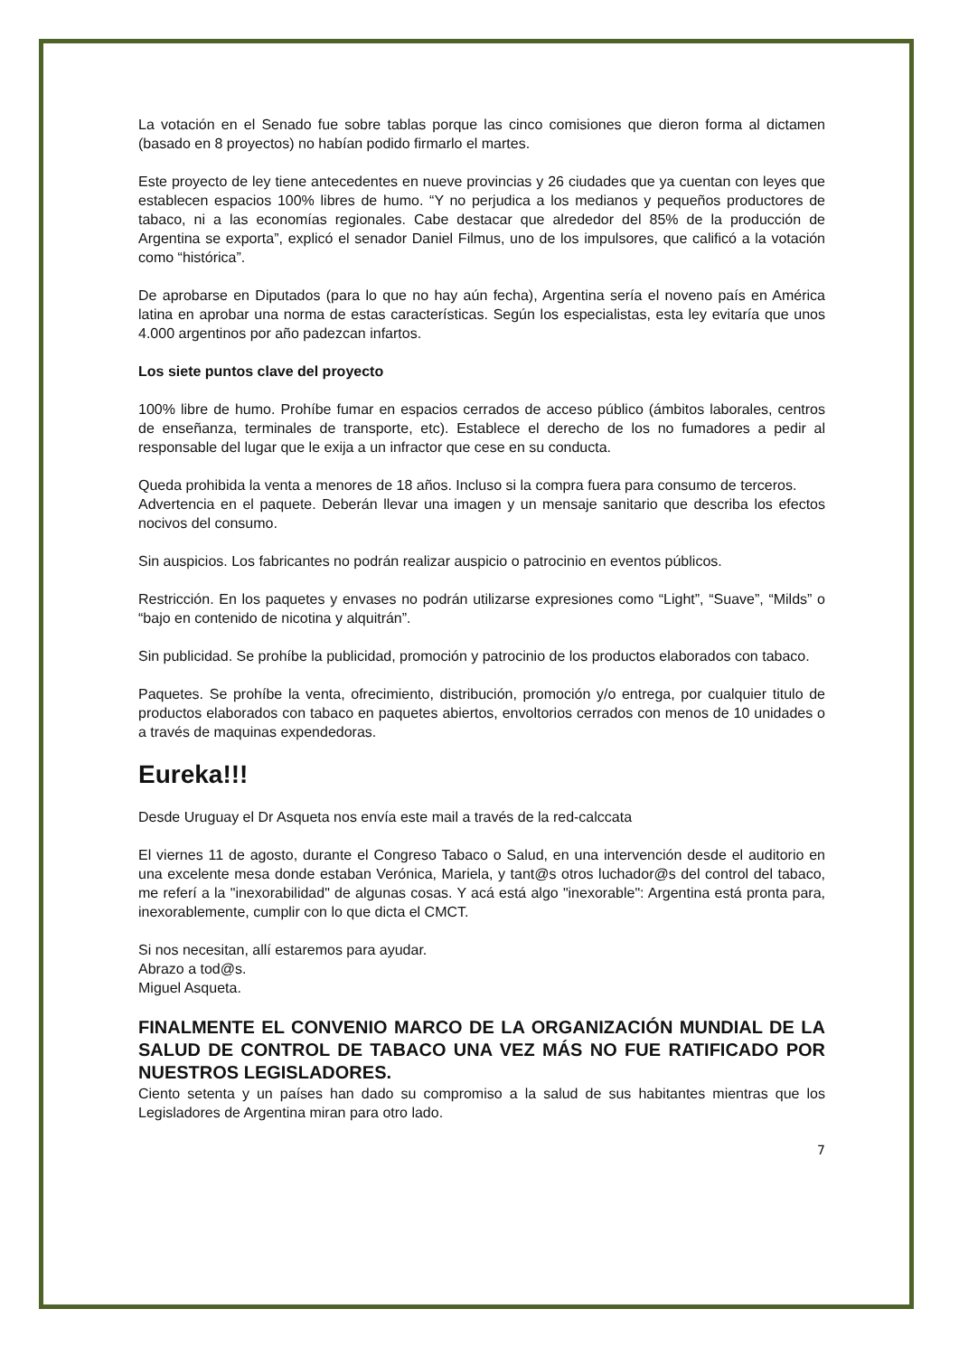La votación en el Senado fue sobre tablas porque las cinco comisiones que dieron forma al dictamen (basado en 8 proyectos) no habían podido firmarlo el martes.
Este proyecto de ley tiene antecedentes en nueve provincias y 26 ciudades que ya cuentan con leyes que establecen espacios 100% libres de humo. “Y no perjudica a los medianos y pequeños productores de tabaco, ni a las economías regionales. Cabe destacar que alrededor del 85% de la producción de Argentina se exporta”, explicó el senador Daniel Filmus, uno de los impulsores, que calificó a la votación como “histórica”.
De aprobarse en Diputados (para lo que no hay aún fecha), Argentina sería el noveno país en América latina en aprobar una norma de estas características. Según los especialistas, esta ley evitaría que unos 4.000 argentinos por año padezcan infartos.
Los siete puntos clave del proyecto
100% libre de humo. Prohíbe fumar en espacios cerrados de acceso público (ámbitos laborales, centros de enseñanza, terminales de transporte, etc). Establece el derecho de los no fumadores a pedir al responsable del lugar que le exija a un infractor que cese en su conducta.
Queda prohibida la venta a menores de 18 años. Incluso si la compra fuera para consumo de terceros.
Advertencia en el paquete. Deberán llevar una imagen y un mensaje sanitario que describa los efectos nocivos del consumo.
Sin auspicios. Los fabricantes no podrán realizar auspicio o patrocinio en eventos públicos.
Restricción. En los paquetes y envases no podrán utilizarse expresiones como “Light”, “Suave”, “Milds” o “bajo en contenido de nicotina y alquitrán”.
Sin publicidad. Se prohíbe la publicidad, promoción y patrocinio de los productos elaborados con tabaco.
Paquetes. Se prohíbe la venta, ofrecimiento, distribución, promoción y/o entrega, por cualquier titulo de productos elaborados con tabaco en paquetes abiertos, envoltorios cerrados con menos de 10 unidades o a través de maquinas expendedoras.
Eureka!!!
Desde Uruguay el Dr Asqueta nos envía este mail a través de la red-calccata
El viernes 11 de agosto, durante el Congreso Tabaco o Salud, en una intervención desde el auditorio en una excelente mesa donde estaban Verónica, Mariela, y tant@s otros luchador@s del control del tabaco, me referí a la "inexorabilidad" de algunas cosas. Y acá está algo "inexorable": Argentina está pronta para, inexorablemente, cumplir con lo que dicta el CMCT.
Si nos necesitan, allí estaremos para ayudar.
Abrazo a tod@s.
Miguel Asqueta.
FINALMENTE EL CONVENIO MARCO DE LA ORGANIZACIÓN MUNDIAL DE LA SALUD DE CONTROL DE TABACO UNA VEZ MÁS NO FUE RATIFICADO POR NUESTROS LEGISLADORES.
Ciento setenta y un países han dado su compromiso a la salud de sus habitantes mientras que los Legisladores de Argentina miran para otro lado.
7